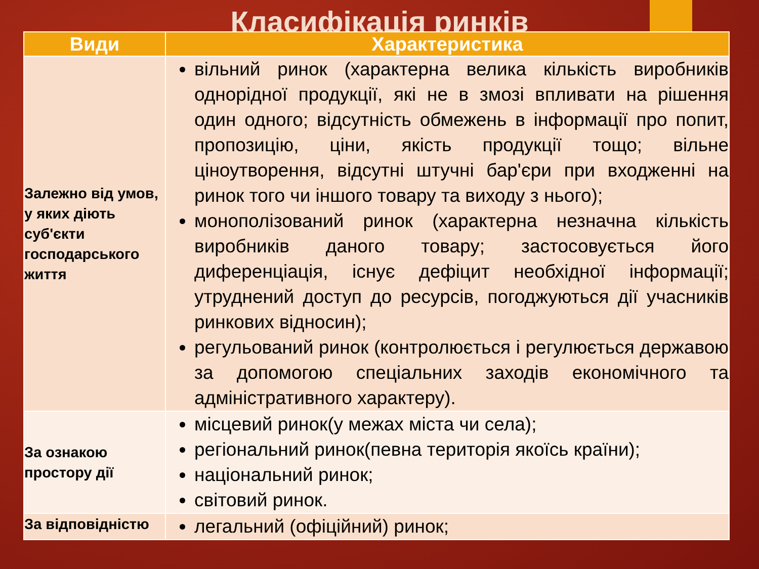Класифікація ринків
| Види | Характеристика |
| --- | --- |
| Залежно від умов, у яких діють суб'єкти господарського життя | вільний ринок (характерна велика кількість виробників однорідної продукції, які не в змозі впливати на рішення один одного; відсутність обмежень в інформації про попит, пропозицію, ціни, якість продукції тощо; вільне ціноутворення, відсутні штучні бар'єри при входженні на ринок того чи іншого товару та виходу з нього); монополізований ринок (характерна незначна кількість виробників даного товару; застосовується його диференціація, існує дефіцит необхідної інформації; утруднений доступ до ресурсів, погоджуються дії учасників ринкових відносин); регульований ринок (контролюється і регулюється державою за допомогою спеціальних заходів економічного та адміністративного характеру). |
| За ознакою простору дії | місцевий ринок(у межах міста чи села); регіональний ринок(певна територія якоїсь країни); національний ринок; світовий ринок. |
| За відповідністю | легальний (офіційний) ринок; |